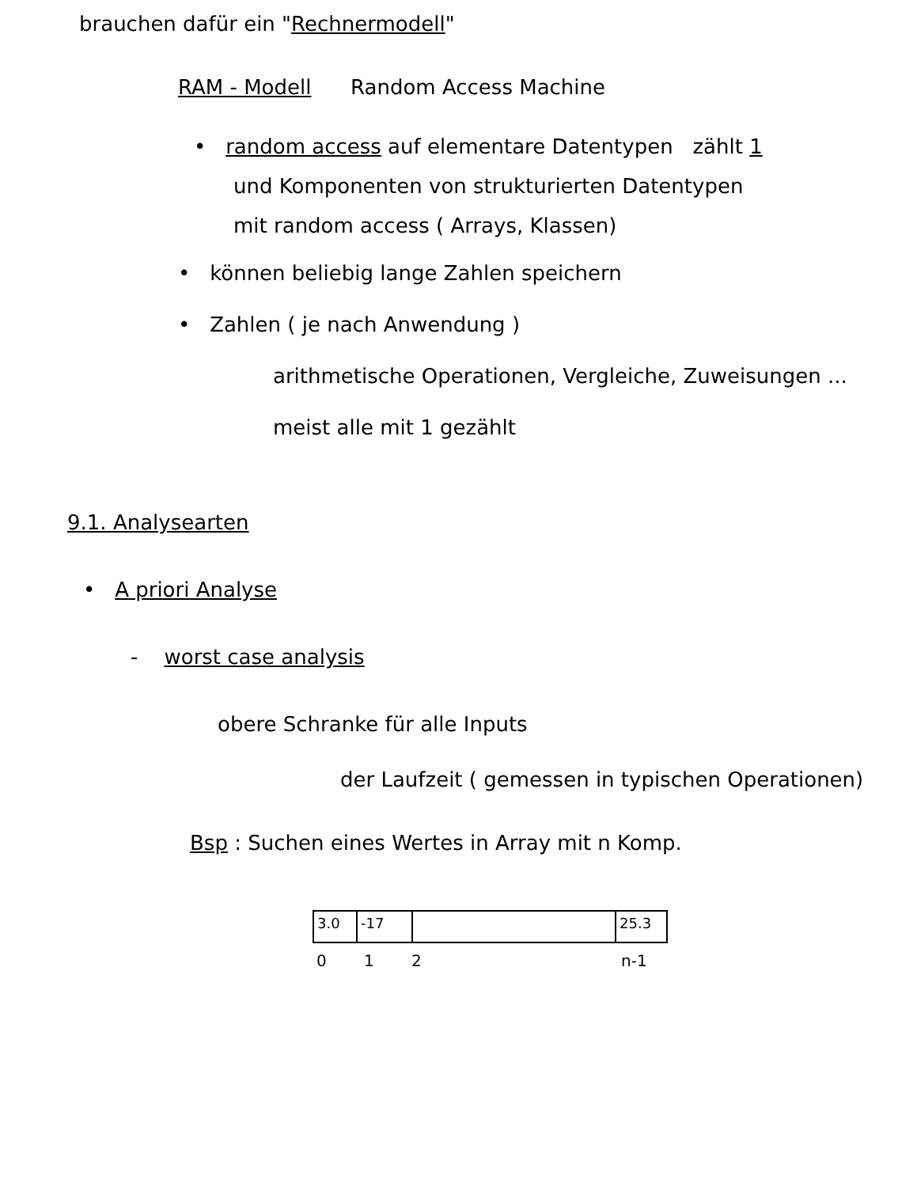brauchen dafür ein "Rechnermodell"
RAM - Modell Random Access Machine
• random access auf elementare Datentypen zählt 1
und Komponenten von strukturierten Datentypen
mit random access ( Arrays, Klassen)
• können beliebig lange Zahlen speichern
• Zahlen ( je nach Anwendung )
arithmetische Operationen, Vergleiche, Zuweisungen ...
meist alle mit 1 gezählt
9.1. Analysearten
• A priori Analyse
- worst case analysis
obere Schranke für alle Inputs
der Laufzeit ( gemessen in typischen Operationen)
Bsp : Suchen eines Wertes in Array mit n Komp.
3.0 -17 25.3
0 1 2 n-1